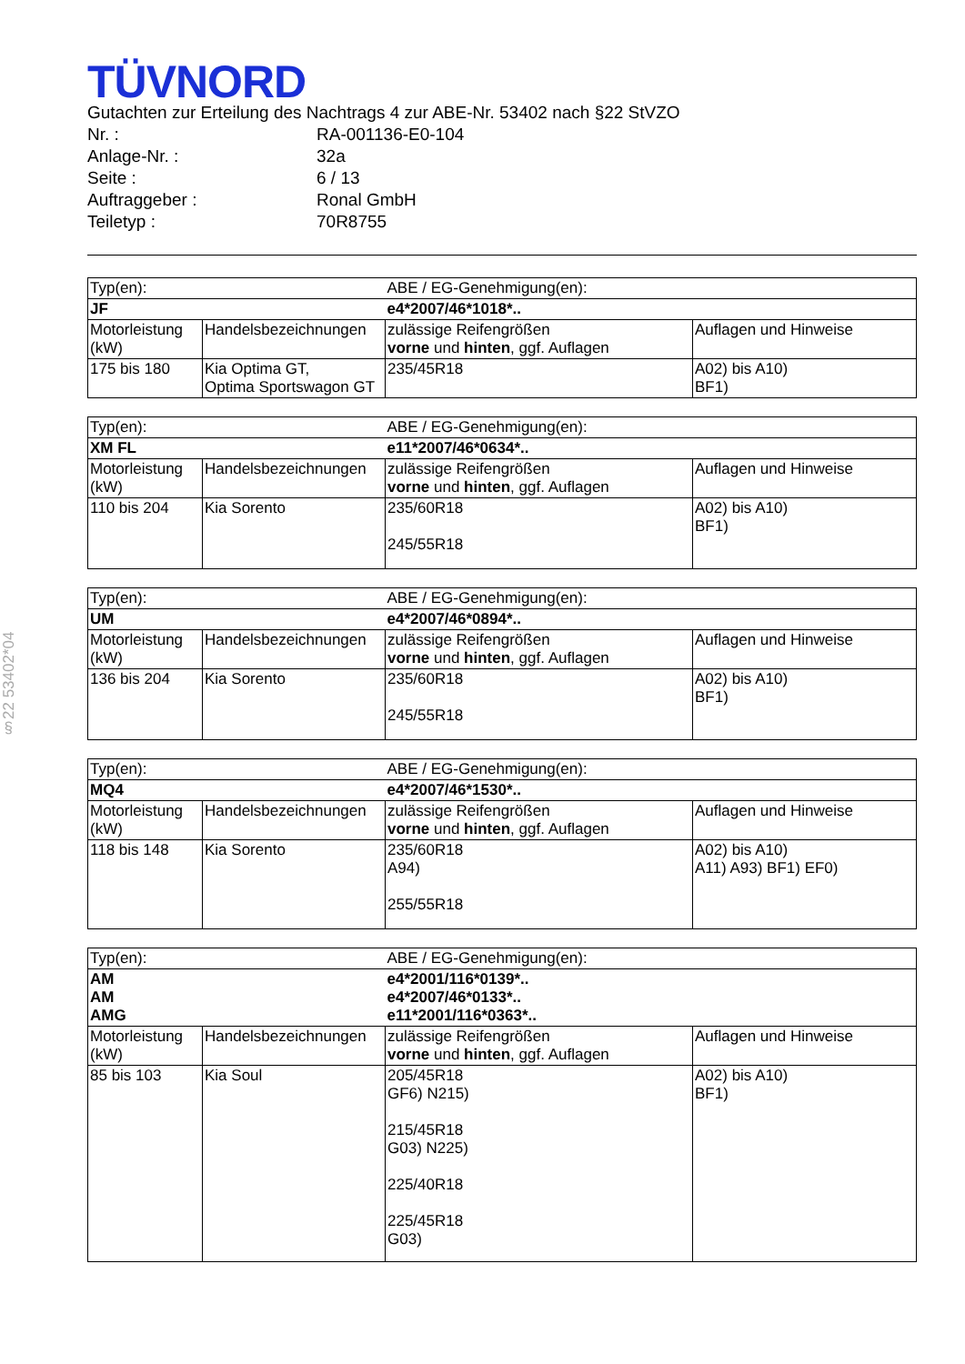§22 53402*04
TÜVNORD
Gutachten zur Erteilung des Nachtrags 4 zur ABE-Nr. 53402 nach §22 StVZO
Nr. :
RA-001136-E0-104
Anlage-Nr. :
32a
Seite :
6 / 13
Auftraggeber :
Ronal GmbH
Teiletyp :
70R8755
| Typ(en): | | ABE / EG-Genehmigung(en): | |
| JF | | e4*2007/46*1018*.. | |
| Motorleistung (kW) | Handelsbezeichnungen | zulässige Reifengrößen vorne und hinten , ggf. Auflagen | Auflagen und Hinweise |
| 175 bis 180 | Kia Optima GT, Optima Sportswagon GT | 235/45R18 | A02) bis A10) BF1) |
| Typ(en): | | ABE / EG-Genehmigung(en): | |
| XM FL | | e11*2007/46*0634*.. | |
| Motorleistung (kW) | Handelsbezeichnungen | zulässige Reifengrößen vorne und hinten , ggf. Auflagen | Auflagen und Hinweise |
| 110 bis 204 | Kia Sorento | 235/60R18 245/55R18 | A02) bis A10) BF1) |
| Typ(en): | | ABE / EG-Genehmigung(en): | |
| UM | | e4*2007/46*0894*.. | |
| Motorleistung (kW) | Handelsbezeichnungen | zulässige Reifengrößen vorne und hinten , ggf. Auflagen | Auflagen und Hinweise |
| 136 bis 204 | Kia Sorento | 235/60R18 245/55R18 | A02) bis A10) BF1) |
| Typ(en): | | ABE / EG-Genehmigung(en): | |
| MQ4 | | e4*2007/46*1530*.. | |
| Motorleistung (kW) | Handelsbezeichnungen | zulässige Reifengrößen vorne und hinten , ggf. Auflagen | Auflagen und Hinweise |
| 118 bis 148 | Kia Sorento | 235/60R18 A94) 255/55R18 | A02) bis A10) A11) A93) BF1) EF0) |
| Typ(en): | | ABE / EG-Genehmigung(en): | |
| AM AM AMG | | e4*2001/116*0139*.. e4*2007/46*0133*.. e11*2001/116*0363*.. | |
| Motorleistung (kW) | Handelsbezeichnungen | zulässige Reifengrößen vorne und hinten , ggf. Auflagen | Auflagen und Hinweise |
| 85 bis 103 | Kia Soul | 205/45R18 GF6) N215) 215/45R18 G03) N225) 225/40R18 225/45R18 G03) | A02) bis A10) BF1) |